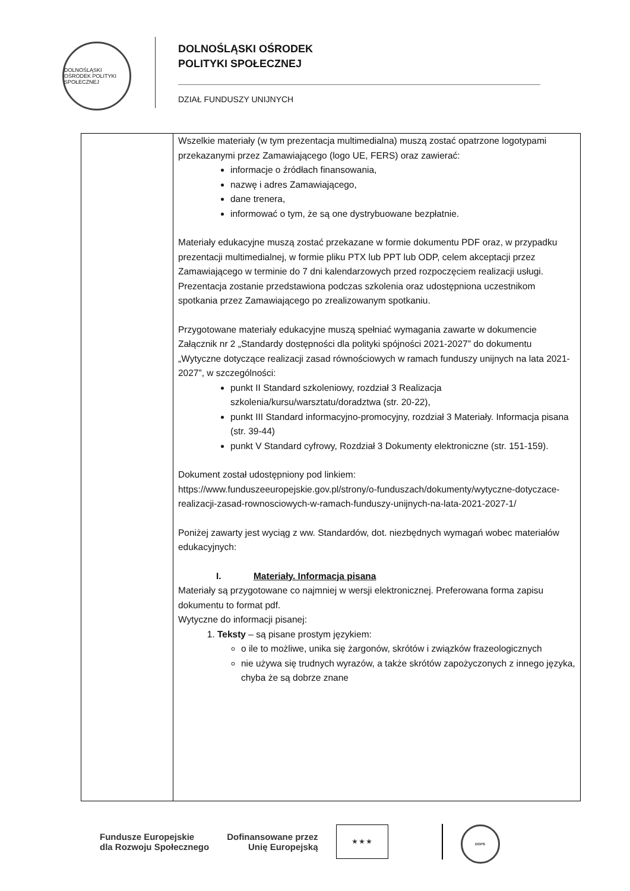DOLNOŚLĄSKI OŚRODEK POLITYKI SPOŁECZNEJ
DOLNOŚLĄSKI OŚRODEK
POLITYKI SPOŁECZNEJ
DZIAŁ FUNDUSZY UNIJNYCH
| | Wszelkie materiały (w tym prezentacja multimedialna) muszą zostać opatrzone logotypami przekazanymi przez Zamawiającego (logo UE, FERS) oraz zawierać: informacje o źródłach finansowania, nazwę i adres Zamawiającego, dane trenera, informować o tym, że są one dystrybuowane bezpłatnie. Materiały edukacyjne muszą zostać przekazane w formie dokumentu PDF oraz, w przypadku prezentacji multimedialnej, w formie pliku PTX lub PPT lub ODP, celem akceptacji przez Zamawiającego w terminie do 7 dni kalendarzowych przed rozpoczęciem realizacji usługi. Prezentacja zostanie przedstawiona podczas szkolenia oraz udostępniona uczestnikom spotkania przez Zamawiającego po zrealizowanym spotkaniu. Przygotowane materiały edukacyjne muszą spełniać wymagania zawarte w dokumencie Załącznik nr 2 „Standardy dostępności dla polityki spójności 2021-2027” do dokumentu „Wytyczne dotyczące realizacji zasad równościowych w ramach funduszy unijnych na lata 2021-2027”, w szczególności: punkt II Standard szkoleniowy, rozdział 3 Realizacja szkolenia/kursu/warsztatu/doradztwa (str. 20-22), punkt III Standard informacyjno-promocyjny, rozdział 3 Materiały. Informacja pisana (str. 39-44) punkt V Standard cyfrowy, Rozdział 3 Dokumenty elektroniczne (str. 151-159). Dokument został udostępniony pod linkiem: https://www.funduszeeuropejskie.gov.pl/strony/o-funduszach/dokumenty/wytyczne-dotyczace-realizacji-zasad-rownosciowych-w-ramach-funduszy-unijnych-na-lata-2021-2027-1/ Poniżej zawarty jest wyciąg z ww. Standardów, dot. niezbędnych wymagań wobec materiałów edukacyjnych: I. Materiały. Informacja pisana Materiały są przygotowane co najmniej w wersji elektronicznej. Preferowana forma zapisu dokumentu to format pdf. Wytyczne do informacji pisanej: 1. Teksty – są pisane prostym językiem: o ile to możliwe, unika się żargonów, skrótów i związków frazeologicznych nie używa się trudnych wyrazów, a także skrótów zapożyczonych z innego języka, chyba że są dobrze znane |
Fundusze Europejskie
dla Rozwoju Społecznego Dofinansowane przez
Unię Europejską
★ ★ ★
DOPS